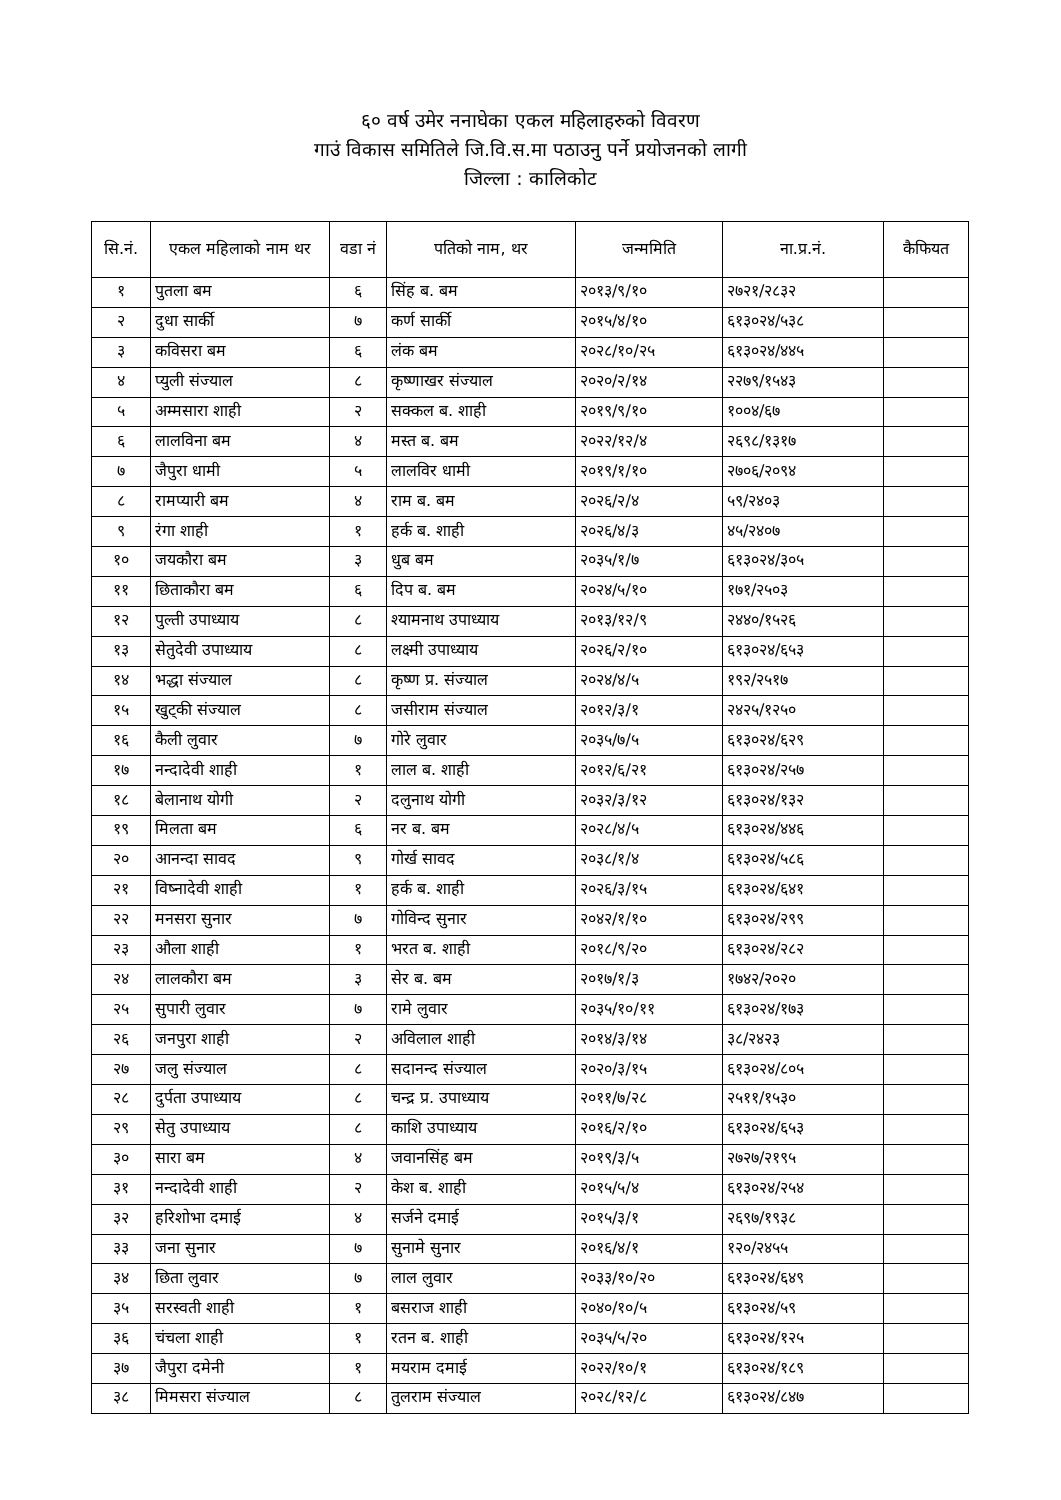६० वर्ष उमेर ननाघेका एकल महिलाहरुको विवरण
गाउं विकास समितिले जि.वि.स.मा पठाउनु पर्ने प्रयोजनको लागी
जिल्ला : कालिकोट
| सि.नं. | एकल महिलाको नाम थर | वडा नं | पतिको नाम, थर | जन्ममिति | ना.प्र.नं. | कैफियत |
| --- | --- | --- | --- | --- | --- | --- |
| १ | पुतला बम | ६ | सिंह ब. बम | २०१३/९/१० | २७२१/२८३२ | |
| २ | दुधा सार्की | ७ | कर्ण सार्की | २०१५/४/१० | ६१३०२४/५३८ | |
| ३ | कविसरा बम | ६ | लंक बम | २०२८/१०/२५ | ६१३०२४/४४५ | |
| ४ | प्युली संज्याल | ८ | कृष्णाखर संज्याल | २०२०/२/१४ | २२७९/१५४३ | |
| ५ | अम्मसारा शाही | २ | सक्कल ब. शाही | २०१९/९/१० | १००४/६७ | |
| ६ | लालविना बम | ४ | मस्त ब. बम | २०२२/१२/४ | २६९८/१३१७ | |
| ७ | जैपुरा धामी | ५ | लालविर धामी | २०१९/१/१० | २७०६/२०९४ | |
| ८ | रामप्यारी बम | ४ | राम ब. बम | २०२६/२/४ | ५९/२४०३ | |
| ९ | रंगा शाही | १ | हर्क ब. शाही | २०२६/४/३ | ४५/२४०७ | |
| १० | जयकौरा बम | ३ | धुब बम | २०३५/१/७ | ६१३०२४/३०५ | |
| ११ | छिताकौरा बम | ६ | दिप ब. बम | २०२४/५/१० | १७१/२५०३ | |
| १२ | पुल्ती उपाध्याय | ८ | श्यामनाथ उपाध्याय | २०१३/१२/९ | २४४०/१५२६ | |
| १३ | सेतुदेवी उपाध्याय | ८ | लक्ष्मी उपाध्याय | २०२६/२/१० | ६१३०२४/६५३ | |
| १४ | भद्धा संज्याल | ८ | कृष्ण प्र. संज्याल | २०२४/४/५ | १९२/२५१७ | |
| १५ | खुट्की संज्याल | ८ | जसीराम संज्याल | २०१२/३/१ | २४२५/१२५० | |
| १६ | कैली लुवार | ७ | गोरे लुवार | २०३५/७/५ | ६१३०२४/६२९ | |
| १७ | नन्दादेवी शाही | १ | लाल ब. शाही | २०१२/६/२१ | ६१३०२४/२५७ | |
| १८ | बेलानाथ योगी | २ | दलुनाथ योगी | २०३२/३/१२ | ६१३०२४/१३२ | |
| १९ | मिलता बम | ६ | नर ब. बम | २०२८/४/५ | ६१३०२४/४४६ | |
| २० | आनन्दा सावद | ९ | गोर्ख सावद | २०३८/१/४ | ६१३०२४/५८६ | |
| २१ | विष्नादेवी शाही | १ | हर्क ब. शाही | २०२६/३/१५ | ६१३०२४/६४१ | |
| २२ | मनसरा सुनार | ७ | गोविन्द सुनार | २०४२/१/१० | ६१३०२४/२९९ | |
| २३ | औला शाही | १ | भरत ब. शाही | २०१८/९/२० | ६१३०२४/२८२ | |
| २४ | लालकौरा बम | ३ | सेर ब. बम | २०१७/१/३ | १७४२/२०२० | |
| २५ | सुपारी लुवार | ७ | रामे लुवार | २०३५/१०/११ | ६१३०२४/१७३ | |
| २६ | जनपुरा शाही | २ | अविलाल शाही | २०१४/३/१४ | ३८/२४२३ | |
| २७ | जलु संज्याल | ८ | सदानन्द संज्याल | २०२०/३/१५ | ६१३०२४/८०५ | |
| २८ | दुर्पता उपाध्याय | ८ | चन्द्र प्र. उपाध्याय | २०११/७/२८ | २५११/१५३० | |
| २९ | सेतु उपाध्याय | ८ | काशि उपाध्याय | २०१६/२/१० | ६१३०२४/६५३ | |
| ३० | सारा बम | ४ | जवानसिंह बम | २०१९/३/५ | २७२७/२१९५ | |
| ३१ | नन्दादेवी शाही | २ | केश ब. शाही | २०१५/५/४ | ६१३०२४/२५४ | |
| ३२ | हरिशोभा दमाई | ४ | सर्जने दमाई | २०१५/३/१ | २६९७/१९३८ | |
| ३३ | जना सुनार | ७ | सुनामे सुनार | २०१६/४/१ | १२०/२४५५ | |
| ३४ | छिता लुवार | ७ | लाल लुवार | २०३३/१०/२० | ६१३०२४/६४९ | |
| ३५ | सरस्वती शाही | १ | बसराज शाही | २०४०/१०/५ | ६१३०२४/५९ | |
| ३६ | चंचला शाही | १ | रतन ब. शाही | २०३५/५/२० | ६१३०२४/१२५ | |
| ३७ | जैपुरा दमेनी | १ | मयराम दमाई | २०२२/१०/१ | ६१३०२४/१८९ | |
| ३८ | मिमसरा संज्याल | ८ | तुलराम संज्याल | २०२८/१२/८ | ६१३०२४/८४७ | |